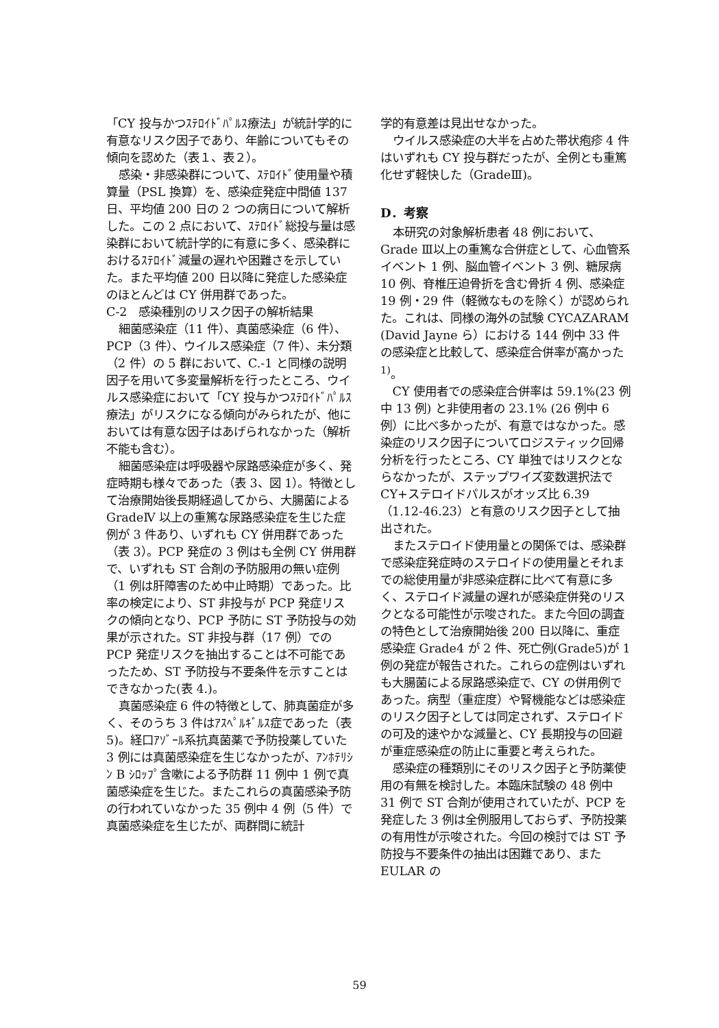「CY 投与かつｽﾃﾛｲﾄﾞﾊﾟﾙｽ療法」が統計学的に有意なリスク因子であり、年齢についてもその傾向を認めた（表１、表２）。
感染・非感染群について、ｽﾃﾛｲﾄﾞ使用量や積算量（PSL 換算）を、感染症発症中間値 137 日、平均値 200 日の 2 つの病日について解析した。この 2 点において、ｽﾃﾛｲﾄﾞ総投与量は感染群において統計学的に有意に多く、感染群におけるｽﾃﾛｲﾄﾞ減量の遅れや困難さを示していた。また平均値 200 日以降に発症した感染症のほとんどは CY 併用群であった。
C-2　感染種別のリスク因子の解析結果
細菌感染症（11 件）、真菌感染症（6 件）、PCP（3 件）、ウイルス感染症（7 件）、未分類（2 件）の 5 群において、C.-1 と同様の説明因子を用いて多変量解析を行ったところ、ウイルス感染症において「CY 投与かつｽﾃﾛｲﾄﾞﾊﾟﾙｽ療法」がリスクになる傾向がみられたが、他においては有意な因子はあげられなかった（解析不能も含む）。
細菌感染症は呼吸器や尿路感染症が多く、発症時期も様々であった（表 3、図 1）。特徴として治療開始後長期経過してから、大腸菌による GradeⅣ 以上の重篤な尿路感染症を生じた症例が 3 件あり、いずれも CY 併用群であった（表 3）。PCP 発症の 3 例はも全例 CY 併用群で、いずれも ST 合剤の予防服用の無い症例（1 例は肝障害のため中止時期）であった。比率の検定により、ST 非投与が PCP 発症リスクの傾向となり、PCP 予防に ST 予防投与の効果が示された。ST 非投与群（17 例）での PCP 発症リスクを抽出することは不可能であったため、ST 予防投与不要条件を示すことはできなかった(表 4.)。
真菌感染症 6 件の特徴として、肺真菌症が多く、そのうち 3 件はｱｽﾍﾟﾙｷﾞﾙｽ症であった（表 5)。経口ｱｿﾞｰﾙ系抗真菌薬で予防投薬していた 3 例には真菌感染症を生じなかったが、ｱﾝﾎﾃﾘｼﾝ B ｼﾛｯﾌﾟ含嗽による予防群 11 例中 1 例で真菌感染症を生じた。またこれらの真菌感染予防の行われていなかった 35 例中 4 例（5 件）で真菌感染症を生じたが、両群間に統計
学的有意差は見出せなかった。
ウイルス感染症の大半を占めた帯状疱疹 4 件はいずれも CY 投与群だったが、全例とも重篤化せず軽快した（GradeⅢ)。
D．考察
本研究の対象解析患者 48 例において、Grade Ⅲ以上の重篤な合併症として、心血管系イベント 1 例、脳血管イベント 3 例、糖尿病 10 例、脊椎圧迫骨折を含む骨折 4 例、感染症 19 例・29 件（軽微なものを除く）が認められた。これは、同様の海外の試験 CYCAZARAM (David Jayne ら）における 144 例中 33 件の感染症と比較して、感染症合併率が高かった <sup>1)</sup>。
CY 使用者での感染症合併率は 59.1%(23 例中 13 例) と非使用者の 23.1% (26 例中 6 例）に比べ多かったが、有意ではなかった。感染症のリスク因子についてロジスティック回帰分析を行ったところ、CY 単独ではリスクとならなかったが、ステップワイズ変数選択法で CY+ステロイドパルスがオッズ比 6.39（1.12-46.23）と有意のリスク因子として抽出された。
またステロイド使用量との関係では、感染群で感染症発症時のステロイドの使用量とそれまでの総使用量が非感染症群に比べて有意に多く、ステロイド減量の遅れが感染症併発のリスクとなる可能性が示唆された。また今回の調査の特色として治療開始後 200 日以降に、重症感染症 Grade4 が 2 件、死亡例(Grade5)が 1 例の発症が報告された。これらの症例はいずれも大腸菌による尿路感染症で、CY の併用例であった。病型（重症度）や腎機能などは感染症のリスク因子としては同定されず、ステロイドの可及的速やかな減量と、CY 長期投与の回避が重症感染症の防止に重要と考えられた。
感染症の種類別にそのリスク因子と予防薬使用の有無を検討した。本臨床試験の 48 例中 31 例で ST 合剤が使用されていたが、PCP を発症した 3 例は全例服用しておらず、予防投薬の有用性が示唆された。今回の検討では ST 予防投与不要条件の抽出は困難であり、また EULAR の
59